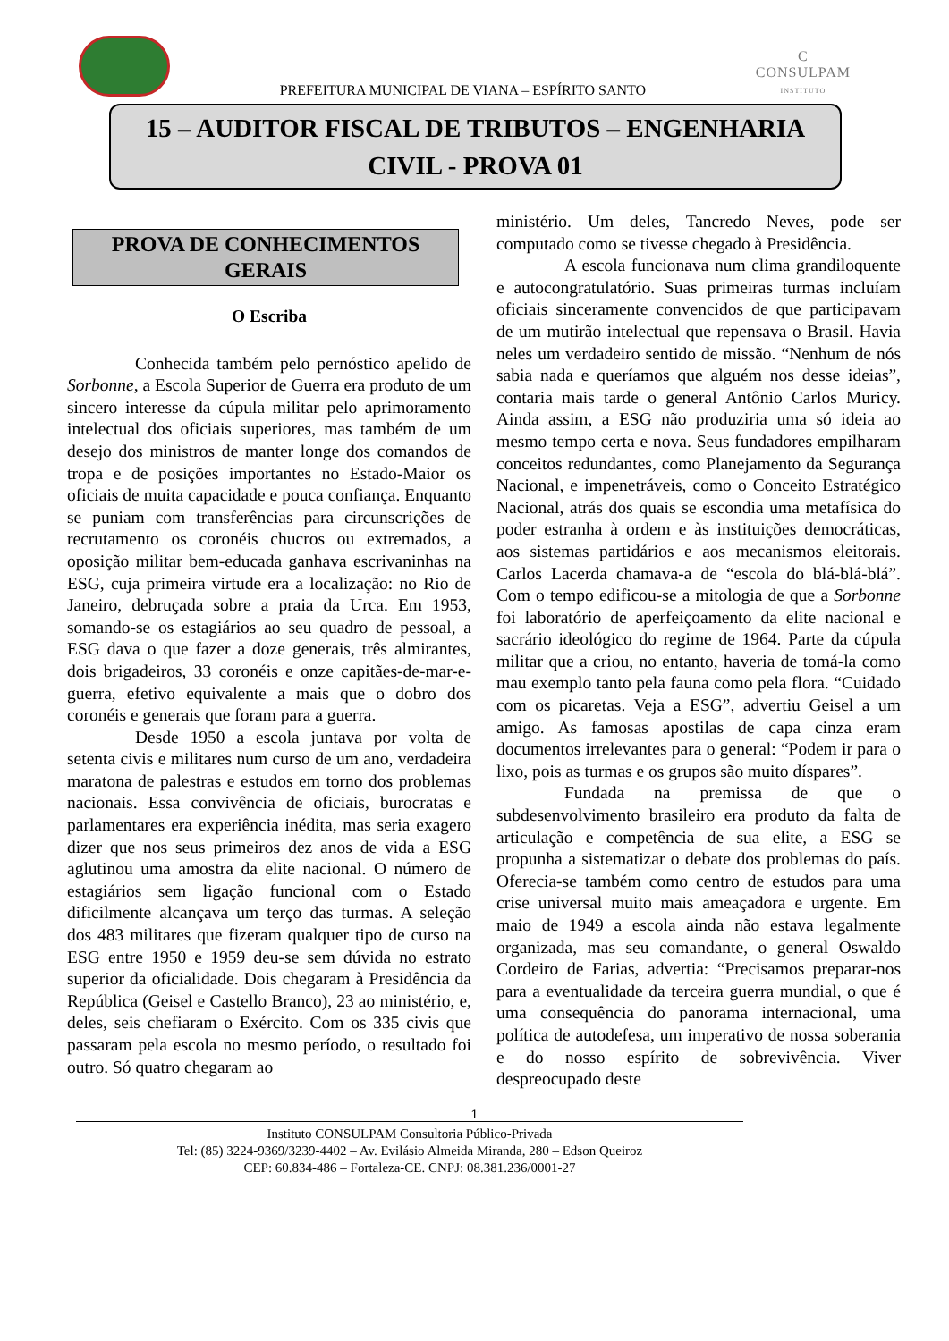PREFEITURA MUNICIPAL DE VIANA – ESPÍRITO SANTO
C
CONSULPAM
INSTITUTO
15 – AUDITOR FISCAL DE TRIBUTOS – ENGENHARIA
CIVIL - PROVA 01
PROVA DE CONHECIMENTOS
GERAIS
O Escriba
Conhecida também pelo pernóstico apelido de Sorbonne, a Escola Superior de Guerra era produto de um sincero interesse da cúpula militar pelo aprimoramento intelectual dos oficiais superiores, mas também de um desejo dos ministros de manter longe dos comandos de tropa e de posições importantes no Estado-Maior os oficiais de muita capacidade e pouca confiança. Enquanto se puniam com transferências para circunscrições de recrutamento os coronéis chucros ou extremados, a oposição militar bem-educada ganhava escrivaninhas na ESG, cuja primeira virtude era a localização: no Rio de Janeiro, debruçada sobre a praia da Urca. Em 1953, somando-se os estagiários ao seu quadro de pessoal, a ESG dava o que fazer a doze generais, três almirantes, dois brigadeiros, 33 coronéis e onze capitães-de-mar-e-guerra, efetivo equivalente a mais que o dobro dos coronéis e generais que foram para a guerra.
Desde 1950 a escola juntava por volta de setenta civis e militares num curso de um ano, verdadeira maratona de palestras e estudos em torno dos problemas nacionais. Essa convivência de oficiais, burocratas e parlamentares era experiência inédita, mas seria exagero dizer que nos seus primeiros dez anos de vida a ESG aglutinou uma amostra da elite nacional. O número de estagiários sem ligação funcional com o Estado dificilmente alcançava um terço das turmas. A seleção dos 483 militares que fizeram qualquer tipo de curso na ESG entre 1950 e 1959 deu-se sem dúvida no estrato superior da oficialidade. Dois chegaram à Presidência da República (Geisel e Castello Branco), 23 ao ministério, e, deles, seis chefiaram o Exército. Com os 335 civis que passaram pela escola no mesmo período, o resultado foi outro. Só quatro chegaram ao
ministério. Um deles, Tancredo Neves, pode ser computado como se tivesse chegado à Presidência.
A escola funcionava num clima grandiloquente e autocongratulatório. Suas primeiras turmas incluíam oficiais sinceramente convencidos de que participavam de um mutirão intelectual que repensava o Brasil. Havia neles um verdadeiro sentido de missão. “Nenhum de nós sabia nada e queríamos que alguém nos desse ideias”, contaria mais tarde o general Antônio Carlos Muricy. Ainda assim, a ESG não produziria uma só ideia ao mesmo tempo certa e nova. Seus fundadores empilharam conceitos redundantes, como Planejamento da Segurança Nacional, e impenetráveis, como o Conceito Estratégico Nacional, atrás dos quais se escondia uma metafísica do poder estranha à ordem e às instituições democráticas, aos sistemas partidários e aos mecanismos eleitorais. Carlos Lacerda chamava-a de “escola do blá-blá-blá”. Com o tempo edificou-se a mitologia de que a Sorbonne foi laboratório de aperfeiçoamento da elite nacional e sacrário ideológico do regime de 1964. Parte da cúpula militar que a criou, no entanto, haveria de tomá-la como mau exemplo tanto pela fauna como pela flora. “Cuidado com os picaretas. Veja a ESG”, advertiu Geisel a um amigo. As famosas apostilas de capa cinza eram documentos irrelevantes para o general: “Podem ir para o lixo, pois as turmas e os grupos são muito díspares”.
Fundada na premissa de que o subdesenvolvimento brasileiro era produto da falta de articulação e competência de sua elite, a ESG se propunha a sistematizar o debate dos problemas do país. Oferecia-se também como centro de estudos para uma crise universal muito mais ameaçadora e urgente. Em maio de 1949 a escola ainda não estava legalmente organizada, mas seu comandante, o general Oswaldo Cordeiro de Farias, advertia: “Precisamos preparar-nos para a eventualidade da terceira guerra mundial, o que é uma consequência do panorama internacional, uma política de autodefesa, um imperativo de nossa soberania e do nosso espírito de sobrevivência. Viver despreocupado deste
1
Instituto CONSULPAM Consultoria Público-Privada
Tel: (85) 3224-9369/3239-4402 – Av. Evilásio Almeida Miranda, 280 – Edson Queiroz
CEP: 60.834-486 – Fortaleza-CE. CNPJ: 08.381.236/0001-27